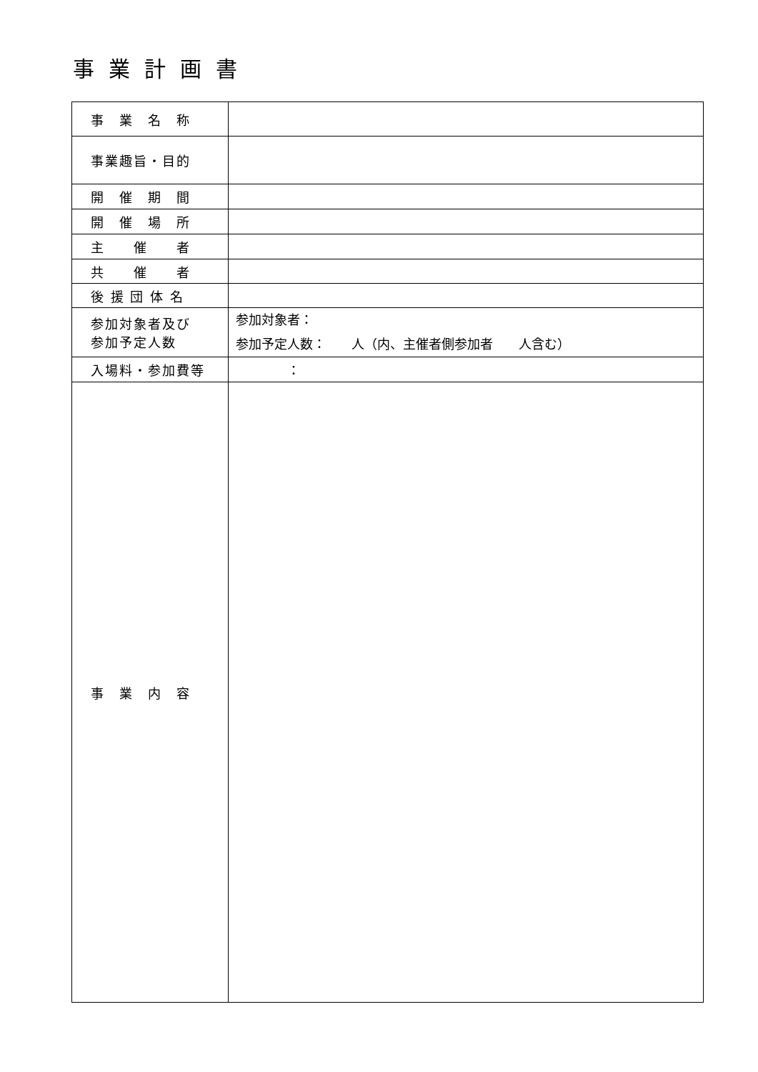事業計画書
| 事 業 名 称 | |
| 事業趣旨・目的 | |
| 開 催 期 間 | |
| 開 催 場 所 | |
| 主 催 者 | |
| 共 催 者 | |
| 後 援 団 体 名 | |
| 参加対象者及び 参加予定人数 | 参加対象者： 参加予定人数： 人（内、主催者側参加者 人含む） |
| 入場料・参加費等 | ： |
| 事 業 内 容 | |